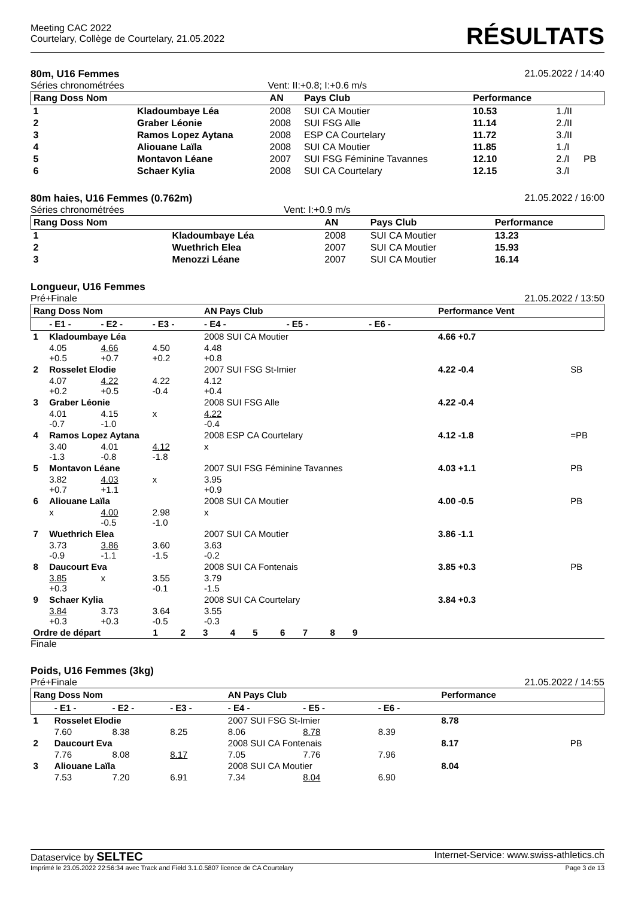Meeting CAC 2022
Courtelary, Collège de Courtelary, 21.05.2022
RÉSULTATS
80m, U16 Femmes 21.05.2022 / 14:40
Séries chronométrées Vent: II:+0.8; I:+0.6 m/s
| Rang Doss Nom | | AN | Pays Club | Performance | | |
| --- | --- | --- | --- | --- | --- | --- |
| 1 | Kladoumbaye Léa | 2008 | SUI CA Moutier | 10.53 | 1./II | |
| 2 | Graber Léonie | 2008 | SUI FSG Alle | 11.14 | 2./II | |
| 3 | Ramos Lopez Aytana | 2008 | ESP CA Courtelary | 11.72 | 3./II | |
| 4 | Aliouane Laïla | 2008 | SUI CA Moutier | 11.85 | 1./I | |
| 5 | Montavon Léane | 2007 | SUI FSG Féminine Tavannes | 12.10 | 2./I | PB |
| 6 | Schaer Kylia | 2008 | SUI CA Courtelary | 12.15 | 3./I | |
80m haies, U16 Femmes (0.762m) 21.05.2022 / 16:00
Séries chronométrées Vent: I:+0.9 m/s
| Rang Doss Nom | | AN | Pays Club | Performance |
| --- | --- | --- | --- | --- |
| 1 | Kladoumbaye Léa | 2008 | SUI CA Moutier | 13.23 |
| 2 | Wuethrich Elea | 2007 | SUI CA Moutier | 15.93 |
| 3 | Menozzi Léane | 2007 | SUI CA Moutier | 16.14 |
Longueur, U16 Femmes
Pré+Finale 21.05.2022 / 13:50
| Rang Doss Nom | | | | AN Pays Club | | | Performance Vent | |
| --- | --- | --- | --- | --- | --- | --- | --- | --- |
| | - E1 - | - E2 - | - E3 - | - E4 - | - E5 - | - E6 - | | |
| 1 | Kladoumbaye Léa | | | 2008 SUI CA Moutier | | | 4.66 +0.7 | |
| | 4.05 +0.5 | 4.66 +0.7 | 4.50 +0.2 | 4.48 +0.8 | | | | |
| 2 | Rosselet Elodie | | | 2007 SUI FSG St-Imier | | | 4.22 -0.4 | SB |
| | 4.07 +0.2 | 4.22 +0.5 | 4.22 -0.4 | 4.12 +0.4 | | | | |
| 3 | Graber Léonie | | | 2008 SUI FSG Alle | | | 4.22 -0.4 | |
| | 4.01 -0.7 | 4.15 -1.0 | x | 4.22 -0.4 | | | | |
| 4 | Ramos Lopez Aytana | | | 2008 ESP CA Courtelary | | | 4.12 -1.8 | =PB |
| | 3.40 -1.3 | 4.01 -0.8 | 4.12 -1.8 | x | | | | |
| 5 | Montavon Léane | | | 2007 SUI FSG Féminine Tavannes | | | 4.03 +1.1 | PB |
| | 3.82 +0.7 | 4.03 +1.1 | x | 3.95 +0.9 | | | | |
| 6 | Aliouane Laïla | | | 2008 SUI CA Moutier | | | 4.00 -0.5 | PB |
| | x | 4.00 -0.5 | 2.98 -1.0 | x | | | | |
| 7 | Wuethrich Elea | | | 2007 SUI CA Moutier | | | 3.86 -1.1 | |
| | 3.73 -0.9 | 3.86 -1.1 | 3.60 -1.5 | 3.63 -0.2 | | | | |
| 8 | Daucourt Eva | | | 2008 SUI CA Fontenais | | | 3.85 +0.3 | PB |
| | 3.85 +0.3 | x | 3.55 -0.1 | 3.79 -1.5 | | | | |
| 9 | Schaer Kylia | | | 2008 SUI CA Courtelary | | | 3.84 +0.3 | |
| | 3.84 +0.3 | 3.73 +0.3 | 3.64 -0.5 | 3.55 -0.3 | | | | |
| Ordre de départ 1 2 3 4 5 6 7 8 9 | | | | | | | | |
Finale
Poids, U16 Femmes (3kg)
Pré+Finale 21.05.2022 / 14:55
| Rang Doss Nom | | | | AN Pays Club | | | Performance | |
| --- | --- | --- | --- | --- | --- | --- | --- | --- |
| | - E1 - | - E2 - | - E3 - | - E4 - | - E5 - | - E6 - | | |
| 1 | Rosselet Elodie | | | 2007 SUI FSG St-Imier | | | 8.78 | |
| | 7.60 | 8.38 | 8.25 | 8.06 | 8.78 | 8.39 | | |
| 2 | Daucourt Eva | | | 2008 SUI CA Fontenais | | | 8.17 | PB |
| | 7.76 | 8.08 | 8.17 | 7.05 | 7.76 | 7.96 | | |
| 3 | Aliouane Laïla | | | 2008 SUI CA Moutier | | | 8.04 | |
| | 7.53 | 7.20 | 6.91 | 7.34 | 8.04 | 6.90 | | |
Dataservice by SELTEC Internet-Service: www.swiss-athletics.ch
Imprimé le 23.05.2022 22:56:34 avec Track and Field 3.1.0.5807 licence de CA Courtelary Page 3 de 13